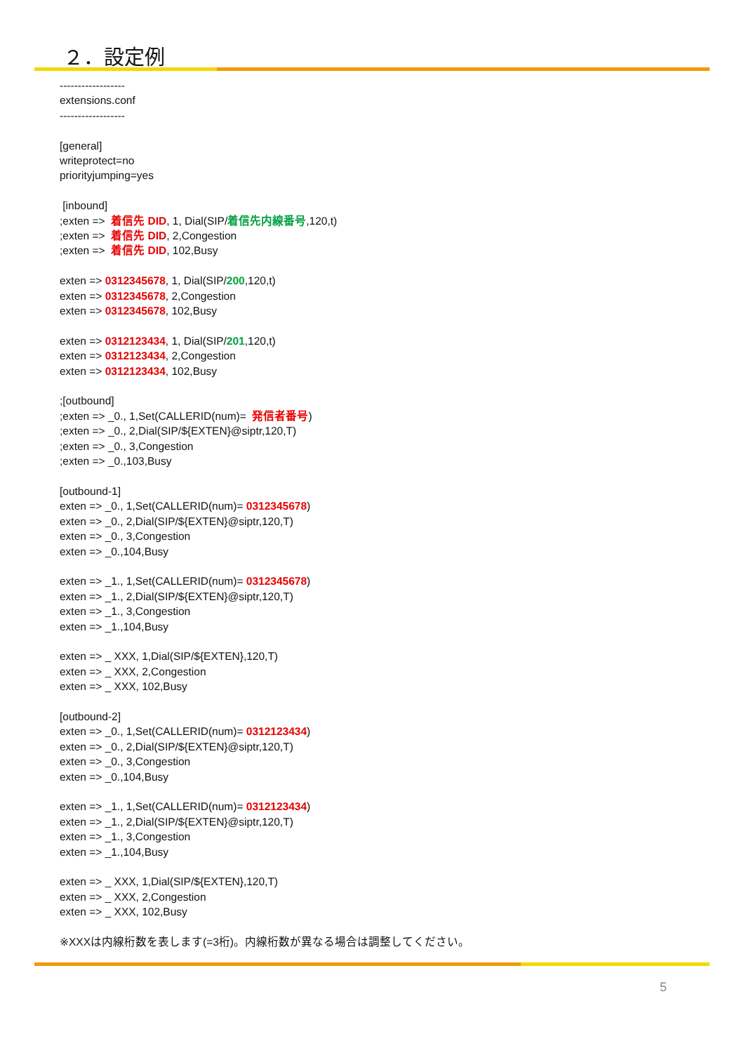２．設定例
------------------
extensions.conf
------------------
[general]
writeprotect=no
priorityjumping=yes
[inbound]
;exten => 着信先 DID, 1, Dial(SIP/着信先内線番号,120,t)
;exten => 着信先 DID, 2,Congestion
;exten => 着信先 DID, 102,Busy
exten => 0312345678, 1, Dial(SIP/200,120,t)
exten => 0312345678, 2,Congestion
exten => 0312345678, 102,Busy
exten => 0312123434, 1, Dial(SIP/201,120,t)
exten => 0312123434, 2,Congestion
exten => 0312123434, 102,Busy
;[outbound]
;exten => _0., 1,Set(CALLERID(num)= 発信者番号)
;exten => _0., 2,Dial(SIP/${EXTEN}@siptr,120,T)
;exten => _0., 3,Congestion
;exten => _0.,103,Busy
[outbound-1]
exten => _0., 1,Set(CALLERID(num)= 0312345678)
exten => _0., 2,Dial(SIP/${EXTEN}@siptr,120,T)
exten => _0., 3,Congestion
exten => _0.,104,Busy
exten => _1., 1,Set(CALLERID(num)= 0312345678)
exten => _1., 2,Dial(SIP/${EXTEN}@siptr,120,T)
exten => _1., 3,Congestion
exten => _1.,104,Busy
exten => _ XXX, 1,Dial(SIP/${EXTEN},120,T)
exten => _ XXX, 2,Congestion
exten => _ XXX, 102,Busy
[outbound-2]
exten => _0., 1,Set(CALLERID(num)= 0312123434)
exten => _0., 2,Dial(SIP/${EXTEN}@siptr,120,T)
exten => _0., 3,Congestion
exten => _0.,104,Busy
exten => _1., 1,Set(CALLERID(num)= 0312123434)
exten => _1., 2,Dial(SIP/${EXTEN}@siptr,120,T)
exten => _1., 3,Congestion
exten => _1.,104,Busy
exten => _ XXX, 1,Dial(SIP/${EXTEN},120,T)
exten => _ XXX, 2,Congestion
exten => _ XXX, 102,Busy
※XXXは内線桁数を表します(=3桁)。内線桁数が異なる場合は調整してください。
5